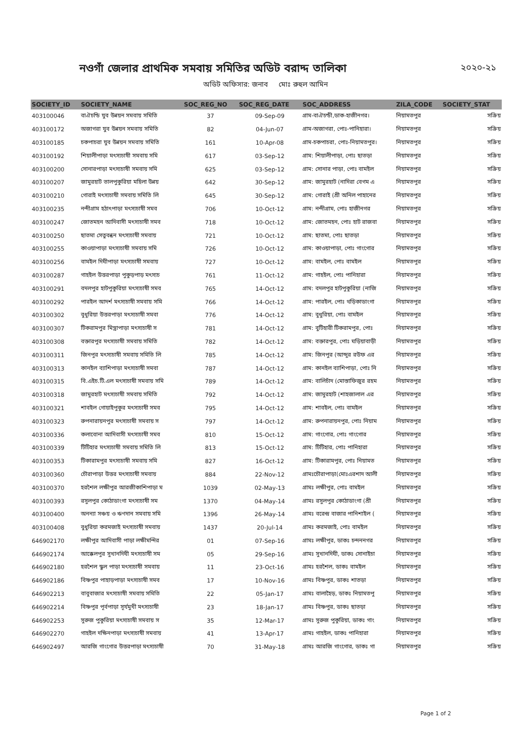নওগাঁ জেলার প্রাথমিক সমবায় সমিতির অডিট বরাদ্দ তালিকা ২০২০-২১
অডিট অফিসার: জনাব মোঃ রুহুল আমিন
| SOCIETY_ID | SOCIETY_NAME | SOC_REG_NO | SOC_REG_DATE | SOC_ADDRESS | ZILA_CODE | SOCIETY_STAT |
| --- | --- | --- | --- | --- | --- | --- |
| 403100046 | বাঐচন্ডি যুব উন্নয়ন সমবায় সমিতি | 37 | 09-Sep-09 | গ্রাম-বাঐচন্ডী,ডাক-হাজীনগর। | নিয়ামতপুর | সক্রিয় |
| 403100172 | অজাগরা যুব উন্নয়ন সমবায় সমিতি | 82 | 04-Jun-07 | গ্রাম-অজাগরা, পোঃ-পানিহারা। | নিয়ামতপুর | সক্রিয় |
| 403100185 | চকপাচরা যুব উন্নয়ন সমবায় সমিতি | 161 | 10-Apr-08 | গ্রাম-চকপাচরা, পোঃ-নিয়ামতপুর। | নিয়ামতপুর | সক্রিয় |
| 403100192 | শিয়ালীপাড়া মৎস্যচাষী সমবায় সমি | 617 | 03-Sep-12 | গ্রাম: শিয়ালীপাড়া, পোঃ ছাতড়া | নিয়ামতপুর | সক্রিয় |
| 403100200 | সোনারপাড়া মৎস্যচাষী সমবায় সমি | 625 | 03-Sep-12 | গ্রাম: সোনার পাড়া, পোঃ বামইল | নিয়ামতপুর | সক্রিয় |
| 403100207 | জামুরহাট তালপুকুরিয়া মহিলা উন্নয় | 642 | 30-Sep-12 | গ্রাম: জামুরহাট (নাদিরা বেগম এ | নিয়ামতপুর | সক্রিয় |
| 403100210 | গোরাই মৎস্যচাষী সমবায় সমিতি লি | 645 | 30-Sep-12 | গ্রাম: গোরাই (শ্রী অনিল পাহানের | নিয়ামতপুর | সক্রিয় |
| 403100235 | নন্দীগ্রাম হঠাৎপাড়া মৎস্যচাষী সমব | 706 | 10-Oct-12 | গ্রাম: নন্দীগ্রাম, পোঃ হাজীনগর | নিয়ামতপুর | সক্রিয় |
| 403100247 | জোতমহন আদিবাসী মৎস্যচাষী সমব | 718 | 10-Oct-12 | গ্রাম: জোতমহন, পোঃ হাট রাজবা | নিয়ামতপুর | সক্রিয় |
| 403100250 | ছাতমা সেতুবন্ধন মৎস্যচাষী সমবায় | 721 | 10-Oct-12 | গ্রাম: ছাতমা, পোঃ ছাতড়া | নিয়ামতপুর | সক্রিয় |
| 403100255 | কাওয়াপাড়া মৎস্যচাষী সমবায় সমি | 726 | 10-Oct-12 | গ্রাম: কাওয়াপাড়া, পোঃ গাংগোর | নিয়ামতপুর | সক্রিয় |
| 403100256 | বামইল দিঘীপাড়া মৎস্যচাষী সমবায় | 727 | 10-Oct-12 | গ্রাম: বামইল, পোঃ বামইল | নিয়ামতপুর | সক্রিয় |
| 403100287 | গাহইল উত্তরপাড়া পুকুড়পাড় মৎস্যচ | 761 | 11-Oct-12 | গ্রাম: গাহইল, পোঃ পানিহারা | নিয়ামতপুর | সক্রিয় |
| 403100291 | বদলপুর হাটপুকুরিয়া মৎস্যচাষী সমব | 765 | 14-Oct-12 | গ্রাম: বদলপুর হাটপুকুরিয়া (নাজি | নিয়ামতপুর | সক্রিয় |
| 403100292 | পারইল আদর্শ মৎস্যচাষী সমবায় সমি | 766 | 14-Oct-12 | গ্রাম: পারইল, পোঃ থড়িকাডাংগা | নিয়ামতপুর | সক্রিয় |
| 403100302 | বুধুরিয়া উত্তরপাড়া মৎস্যচাষী সমবা | 776 | 14-Oct-12 | গ্রাম: বুধুরিয়া, পোঃ বামইল | নিয়ামতপুর | সক্রিয় |
| 403100307 | টিকরামপুর মিস্ত্রাপাড়া মৎস্যচাষী স | 781 | 14-Oct-12 | গ্রাম: বুটিহারী টিকরামপুর, পোঃ | নিয়ামতপুর | সক্রিয় |
| 403100308 | বক্তারপুর মৎস্যচাষী সমবায় সমিতি | 782 | 14-Oct-12 | গ্রাম: বক্তারপুর, পোঃ ঘড়িয়াবাড়ী | নিয়ামতপুর | সক্রিয় |
| 403100311 | জিনপুর মৎস্যচাষী সমবায় সমিতি লি | 785 | 14-Oct-12 | গ্রাম: জিনপুর (আব্দুর রউফ এর | নিয়ামতপুর | সক্রিয় |
| 403100313 | কানইল ব্যাশিপাড়া মৎস্যচাষী সমবা | 787 | 14-Oct-12 | গ্রাম: কানইল ব্যাশিপাড়া, পোঃ নি | নিয়ামতপুর | সক্রিয় |
| 403100315 | বি.এইচ.টি.এল মৎস্যচাষী সমবায় সমি | 789 | 14-Oct-12 | গ্রাম: বালিচাঁদ (মোস্তাফিজুর রহম | নিয়ামতপুর | সক্রিয় |
| 403100318 | জামুরহাট মৎস্যচাষী সমবায় সমিতি | 792 | 14-Oct-12 | গ্রাম: জামুরহাট (শাহজালাল এর | নিয়ামতপুর | সক্রিয় |
| 403100321 | শাবইল গোয়াইপুকুর মৎস্যচাষী সমব | 795 | 14-Oct-12 | গ্রাম: শাবইল, পোঃ বামইল | নিয়ামতপুর | সক্রিয় |
| 403100323 | রুপনারায়নপুর মৎস্যচাষী সমবায় স | 797 | 14-Oct-12 | গ্রাম: রুপনারায়নপুর, পোঃ নিয়াম | নিয়ামতপুর | সক্রিয় |
| 403100336 | কলাবোনা আদিবাসী মৎস্যচাষী সমব | 810 | 15-Oct-12 | গ্রাম: গাংগোর, পোঃ গাংগোর | নিয়ামতপুর | সক্রিয় |
| 403100339 | টিটিহার মৎস্যচাষী সমবায় সমিতি লি | 813 | 15-Oct-12 | গ্রাম: টিটিহার, পোঃ পানিহারা | নিয়ামতপুর | সক্রিয় |
| 403100353 | টিকারামপুর মৎস্যচাষী সমবায় সমি | 827 | 16-Oct-12 | গ্রাম: টিকারামপুর, পোঃ নিয়ামত | নিয়ামতপুর | সক্রিয় |
| 403100360 | চৌরাপাড়া উত্তর মৎস্যচাষী সমবায় | 884 | 22-Nov-12 | গ্রামঃচৌরাপাড়া(মোঃএরশাদ আলী | নিয়ামতপুর | সক্রিয় |
| 403100370 | হরশৈল লক্ষীপুর আরজীকাশিপাড়া ম | 1039 | 02-May-13 | গ্রামঃ লক্ষীপুর, পোঃ বামইল | নিয়ামতপুর | সক্রিয় |
| 403100393 | রসুলপুর কোঠাডাংগা মৎস্যচাষী সম | 1370 | 04-May-14 | গ্রামঃ রসুলপুর কোঠাডাংগা (শ্রী | নিয়ামতপুর | সক্রিয় |
| 403100400 | অনন্যা সঞ্চয় ও ঋণদান সমবায় সমি | 1396 | 26-May-14 | গ্রামঃ বরেন্দ্র বাজার পানিশাইল ( | নিয়ামতপুর | সক্রিয় |
| 403100408 | বুধুরিয়া করমজাই মৎস্যচাষী সমবায় | 1437 | 20-Jul-14 | গ্রামঃ করমজাই, পোঃ বামইল | নিয়ামতপুর | সক্রিয় |
| 646902170 | লক্ষীপুর আদিবাসী পাড়া লক্ষীমন্দির | 01 | 07-Sep-16 | গ্রামঃ লক্ষীপুর, ডাকঃ চন্দননগর | নিয়ামতপুর | সক্রিয় |
| 646902174 | আক্কেলপুর সুখানদিঘী মৎস্যচাষী সম | 05 | 29-Sep-16 | গ্রামঃ সুখানদিঘী, ডাকঃ সোনাইচা | নিয়ামতপুর | সক্রিয় |
| 646902180 | হরশৈল স্কুল পাড়া মৎস্যচাষী সমবায় | 11 | 23-Oct-16 | গ্রামঃ হরশৈল, ডাকঃ বামইল | নিয়ামতপুর | সক্রিয় |
| 646902186 | বিষ্ণপুর পাহাড়পাড়া মৎস্যচাষী সমব | 17 | 10-Nov-16 | গ্রামঃ বিষ্ণপুর, ডাকঃ শাতড়া | নিয়ামতপুর | সক্রিয় |
| 646902213 | বাবুবাজার মৎস্যচাষী সমবায় সমিতি | 22 | 05-Jan-17 | গ্রামঃ বালাহৈড়, ডাকঃ নিয়ামতপু | নিয়ামতপুর | সক্রিয় |
| 646902214 | বিষ্ণপুর পূর্বপাড়া সূর্যমুখী মৎস্যচাষী | 23 | 18-Jan-17 | গ্রামঃ বিষ্ণপুর, ডাকঃ ছাতড়া | নিয়ামতপুর | সক্রিয় |
| 646902253 | সুরুজ পুকুরিয়া মৎস্যচাষী সমবায় স | 35 | 12-Mar-17 | গ্রামঃ সুরুজ পুকুরিয়া, ডাকঃ গাং | নিয়ামতপুর | সক্রিয় |
| 646902270 | গাহইল দক্ষিনপাড়া মৎস্যচাষী সমবায় | 41 | 13-Apr-17 | গ্রামঃ গাহইল, ডাকঃ পানিহারা | নিয়ামতপুর | সক্রিয় |
| 646902497 | আরজি গাংগোর উত্তরপাড়া মৎস্যচাষী | 70 | 31-May-18 | গ্রামঃ আরজি গাংগোর, ডাকঃ গা | নিয়ামতপুর | সক্রিয় |
Page 1 of 2